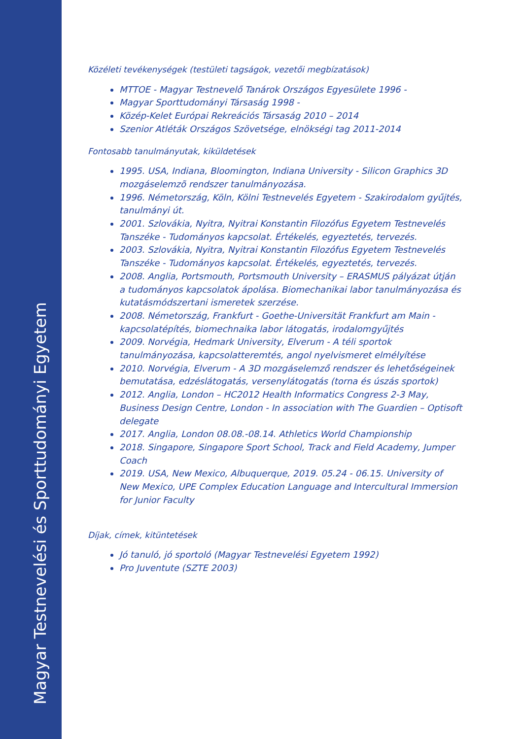Magyar Testnevelési és Sporttudományi Egyetem
Közéleti tevékenységek (testületi tagságok, vezetői megbízatások)
MTTOE - Magyar Testnevelő Tanárok Országos Egyesülete 1996 -
Magyar Sporttudományi Társaság 1998 -
Közép-Kelet Európai Rekreációs Társaság 2010 – 2014
Szenior Atléták Országos Szövetsége, elnökségi tag 2011-2014
Fontosabb tanulmányutak, kiküldetések
1995. USA, Indiana, Bloomington, Indiana University - Silicon Graphics 3D mozgáselemzõ rendszer tanulmányozása.
1996. Németország, Köln, Kölni Testnevelés Egyetem - Szakirodalom gyűjtés, tanulmányi út.
2001. Szlovákia, Nyitra, Nyitrai Konstantin Filozófus Egyetem Testnevelés Tanszéke - Tudományos kapcsolat. Értékelés, egyeztetés, tervezés.
2003. Szlovákia, Nyitra, Nyitrai Konstantin Filozófus Egyetem Testnevelés Tanszéke - Tudományos kapcsolat. Értékelés, egyeztetés, tervezés.
2008. Anglia, Portsmouth, Portsmouth University – ERASMUS pályázat útján a tudományos kapcsolatok ápolása. Biomechanikai labor tanulmányozása és kutatásmódszertani ismeretek szerzése.
2008. Németország, Frankfurt - Goethe-Universität Frankfurt am Main - kapcsolatépítés, biomechnaika labor látogatás, irodalomgyűjtés
2009. Norvégia, Hedmark University, Elverum - A téli sportok tanulmányozása, kapcsolatteremtés, angol nyelvismeret elmélyítése
2010. Norvégia, Elverum - A 3D mozgáselemző rendszer és lehetőségeinek bemutatása, edzéslátogatás, versenylátogatás (torna és úszás sportok)
2012. Anglia, London – HC2012 Health Informatics Congress 2-3 May, Business Design Centre, London - In association with The Guardien – Optisoft delegate
2017. Anglia, London 08.08.-08.14. Athletics World Championship
2018. Singapore, Singapore Sport School, Track and Field Academy, Jumper Coach
2019. USA, New Mexico, Albuquerque, 2019. 05.24 - 06.15. University of New Mexico, UPE Complex Education Language and Intercultural Immersion for Junior Faculty
Díjak, címek, kitüntetések
Jó tanuló, jó sportoló (Magyar Testnevelési Egyetem 1992)
Pro Juventute (SZTE 2003)